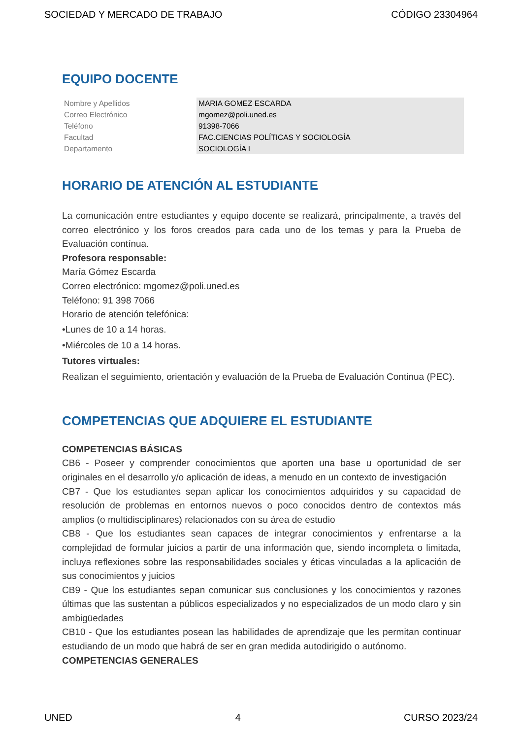SOCIEDAD Y MERCADO DE TRABAJO CÓDIGO 23304964
EQUIPO DOCENTE
| Nombre y Apellidos | MARIA GOMEZ ESCARDA |
| Correo Electrónico | mgomez@poli.uned.es |
| Teléfono | 91398-7066 |
| Facultad | FAC.CIENCIAS POLÍTICAS Y SOCIOLOGÍA |
| Departamento | SOCIOLOGÍA I |
HORARIO DE ATENCIÓN AL ESTUDIANTE
La comunicación entre estudiantes y equipo docente se realizará, principalmente, a través del correo electrónico y los foros creados para cada uno de los temas y para la Prueba de Evaluación contínua.
Profesora responsable:
María Gómez Escarda
Correo electrónico: mgomez@poli.uned.es
Teléfono: 91 398 7066
Horario de atención telefónica:
•Lunes de 10 a 14 horas.
•Miércoles de 10 a 14 horas.
Tutores virtuales:
Realizan el seguimiento, orientación y evaluación de la Prueba de Evaluación Continua (PEC).
COMPETENCIAS QUE ADQUIERE EL ESTUDIANTE
COMPETENCIAS BÁSICAS
CB6 - Poseer y comprender conocimientos que aporten una base u oportunidad de ser originales en el desarrollo y/o aplicación de ideas, a menudo en un contexto de investigación
CB7 - Que los estudiantes sepan aplicar los conocimientos adquiridos y su capacidad de resolución de problemas en entornos nuevos o poco conocidos dentro de contextos más amplios (o multidisciplinares) relacionados con su área de estudio
CB8 - Que los estudiantes sean capaces de integrar conocimientos y enfrentarse a la complejidad de formular juicios a partir de una información que, siendo incompleta o limitada, incluya reflexiones sobre las responsabilidades sociales y éticas vinculadas a la aplicación de sus conocimientos y juicios
CB9 - Que los estudiantes sepan comunicar sus conclusiones y los conocimientos y razones últimas que las sustentan a públicos especializados y no especializados de un modo claro y sin ambigüedades
CB10 - Que los estudiantes posean las habilidades de aprendizaje que les permitan continuar estudiando de un modo que habrá de ser en gran medida autodirigido o autónomo.
COMPETENCIAS GENERALES
UNED 4 CURSO 2023/24